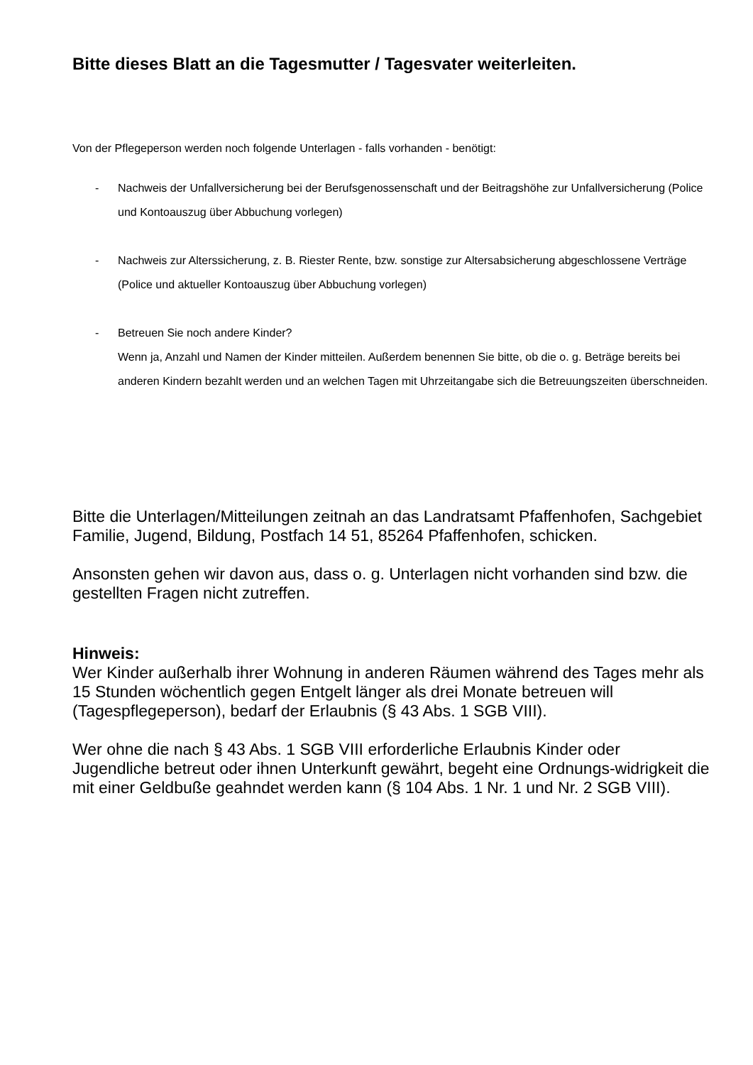Bitte dieses Blatt an die Tagesmutter / Tagesvater weiterleiten.
Von der Pflegeperson werden noch folgende Unterlagen - falls vorhanden - benötigt:
- Nachweis der Unfallversicherung bei der Berufsgenossenschaft und der Beitragshöhe zur Unfallversicherung (Police und Kontoauszug über Abbuchung vorlegen)
- Nachweis zur Alterssicherung, z. B. Riester Rente, bzw. sonstige zur Altersabsicherung abgeschlossene Verträge (Police und aktueller Kontoauszug über Abbuchung vorlegen)
- Betreuen Sie noch andere Kinder?
Wenn ja, Anzahl und Namen der Kinder mitteilen. Außerdem benennen Sie bitte, ob die o. g. Beträge bereits bei anderen Kindern bezahlt werden und an welchen Tagen mit Uhrzeitangabe sich die Betreuungszeiten überschneiden.
Bitte die Unterlagen/Mitteilungen zeitnah an das Landratsamt Pfaffenhofen, Sachgebiet Familie, Jugend, Bildung, Postfach 14 51, 85264 Pfaffenhofen, schicken.
Ansonsten gehen wir davon aus, dass o. g. Unterlagen nicht vorhanden sind bzw. die gestellten Fragen nicht zutreffen.
Hinweis:
Wer Kinder außerhalb ihrer Wohnung in anderen Räumen während des Tages mehr als 15 Stunden wöchentlich gegen Entgelt länger als drei Monate betreuen will (Tagespflegeperson), bedarf der Erlaubnis (§ 43 Abs. 1 SGB VIII).
Wer ohne die nach § 43 Abs. 1 SGB VIII erforderliche Erlaubnis Kinder oder Jugendliche betreut oder ihnen Unterkunft gewährt, begeht eine Ordnungs-widrigkeit die mit einer Geldbuße geahndet werden kann (§ 104 Abs. 1 Nr. 1 und Nr. 2 SGB VIII).